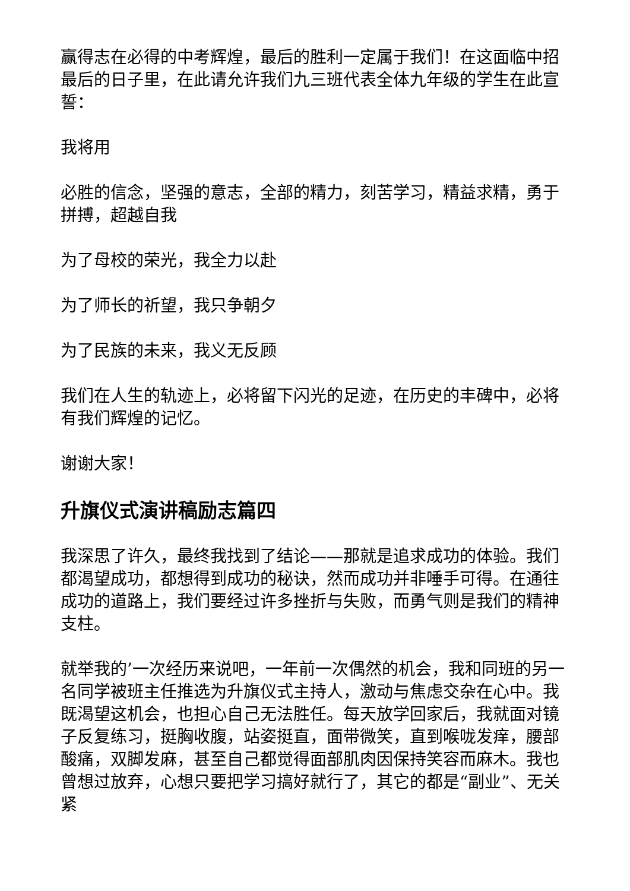赢得志在必得的中考辉煌，最后的胜利一定属于我们！在这面临中招最后的日子里，在此请允许我们九三班代表全体九年级的学生在此宣誓：
我将用
必胜的信念，坚强的意志，全部的精力，刻苦学习，精益求精，勇于拼搏，超越自我
为了母校的荣光，我全力以赴
为了师长的祈望，我只争朝夕
为了民族的未来，我义无反顾
我们在人生的轨迹上，必将留下闪光的足迹，在历史的丰碑中，必将有我们辉煌的记忆。
谢谢大家！
升旗仪式演讲稿励志篇四
我深思了许久，最终我找到了结论——那就是追求成功的体验。我们都渴望成功，都想得到成功的秘诀，然而成功并非唾手可得。在通往成功的道路上，我们要经过许多挫折与失败，而勇气则是我们的精神支柱。
就举我的’一次经历来说吧，一年前一次偶然的机会，我和同班的另一名同学被班主任推选为升旗仪式主持人，激动与焦虑交杂在心中。我既渴望这机会，也担心自己无法胜任。每天放学回家后，我就面对镜子反复练习，挺胸收腹，站姿挺直，面带微笑，直到喉咙发痒，腰部酸痛，双脚发麻，甚至自己都觉得面部肌肉因保持笑容而麻木。我也曾想过放弃，心想只要把学习搞好就行了，其它的都是“副业”、无关紧